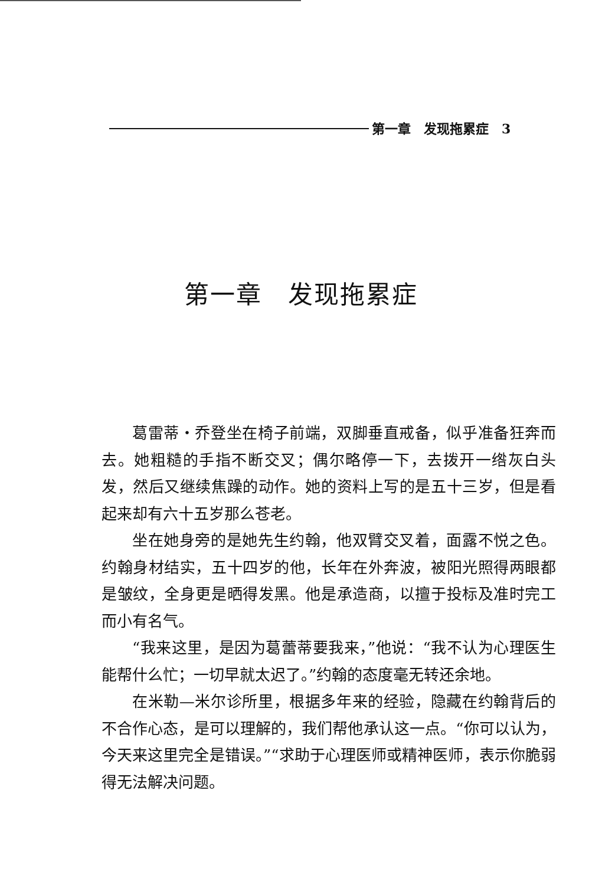第一章　发现拖累症　3
第一章　发现拖累症
葛雷蒂・乔登坐在椅子前端，双脚垂直戒备，似乎准备狂奔而去。她粗糙的手指不断交叉；偶尔略停一下，去拨开一绺灰白头发，然后又继续焦躁的动作。她的资料上写的是五十三岁，但是看起来却有六十五岁那么苍老。
坐在她身旁的是她先生约翰，他双臂交叉着，面露不悦之色。约翰身材结实，五十四岁的他，长年在外奔波，被阳光照得两眼都是皱纹，全身更是晒得发黑。他是承造商，以擅于投标及准时完工而小有名气。
“我来这里，是因为葛蕾蒂要我来，”他说：“我不认为心理医生能帮什么忙；一切早就太迟了。”约翰的态度毫无转还余地。
在米勒—米尔诊所里，根据多年来的经验，隐藏在约翰背后的不合作心态，是可以理解的，我们帮他承认这一点。“你可以认为，今天来这里完全是错误。”“求助于心理医师或精神医师，表示你脆弱得无法解决问题。